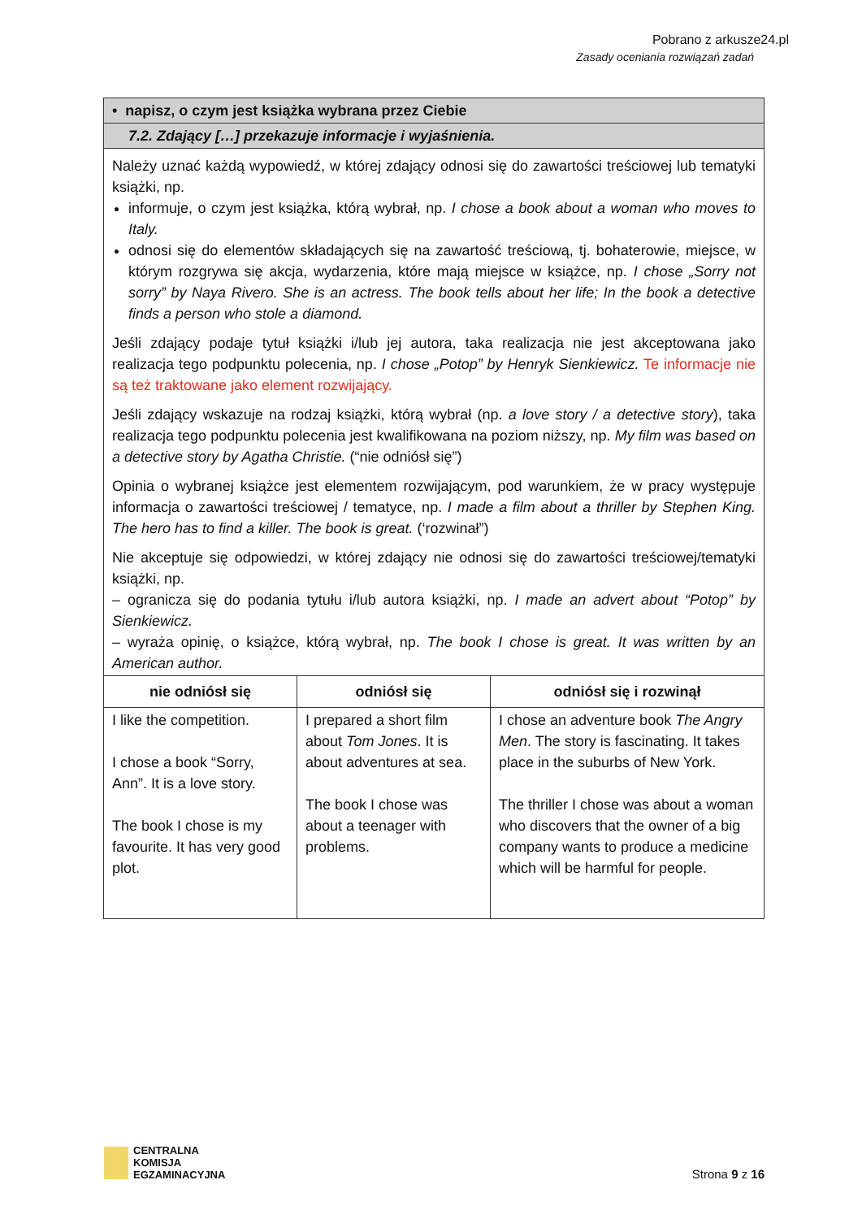Pobrano z arkusze24.pl
Zasady oceniania rozwiązań zadań
| • napisz, o czym jest książka wybrana przez Ciebie | | |
| 7.2. Zdający […] przekazuje informacje i wyjaśnienia. | | |
| Należy uznać każdą wypowiedź, w której zdający odnosi się do zawartości treściowej lub tematyki książki, np. informuje, o czym jest książka, którą wybrał, np. I chose a book about a woman who moves to Italy. odnosi się do elementów składających się na zawartość treściową, tj. bohaterowie, miejsce, w którym rozgrywa się akcja, wydarzenia, które mają miejsce w książce, np. I chose „Sorry not sorry” by Naya Rivero. She is an actress. The book tells about her life; In the book a detective finds a person who stole a diamond. Jeśli zdający podaje tytuł książki i/lub jej autora, taka realizacja nie jest akceptowana jako realizacja tego podpunktu polecenia, np. I chose „Potop” by Henryk Sienkiewicz. Te informacje nie są też traktowane jako element rozwijający. Jeśli zdający wskazuje na rodzaj książki, którą wybrał (np. a love story / a detective story ), taka realizacja tego podpunktu polecenia jest kwalifikowana na poziom niższy, np. My film was based on a detective story by Agatha Christie. (“nie odniósł się”) Opinia o wybranej książce jest elementem rozwijającym, pod warunkiem, że w pracy występuje informacja o zawartości treściowej / tematyce, np. I made a film about a thriller by Stephen King. The hero has to find a killer. The book is great. (‘rozwinał”) Nie akceptuje się odpowiedzi, w której zdający nie odnosi się do zawartości treściowej/tematyki książki, np. – ogranicza się do podania tytułu i/lub autora książki, np. I made an advert about “Potop” by Sienkiewicz. – wyraża opinię, o książce, którą wybrał, np. The book I chose is great. It was written by an American author. | | |
| nie odniósł się | odniósł się | odniósł się i rozwinął |
| I like the competition. I chose a book “Sorry, Ann”. It is a love story. The book I chose is my favourite. It has very good plot. | I prepared a short film about Tom Jones . It is about adventures at sea. The book I chose was about a teenager with problems. | I chose an adventure book The Angry Men . The story is fascinating. It takes place in the suburbs of New York. The thriller I chose was about a woman who discovers that the owner of a big company wants to produce a medicine which will be harmful for people. |
CENTRALNA
KOMISJA
EGZAMINACYJNA
Strona 9 z 16